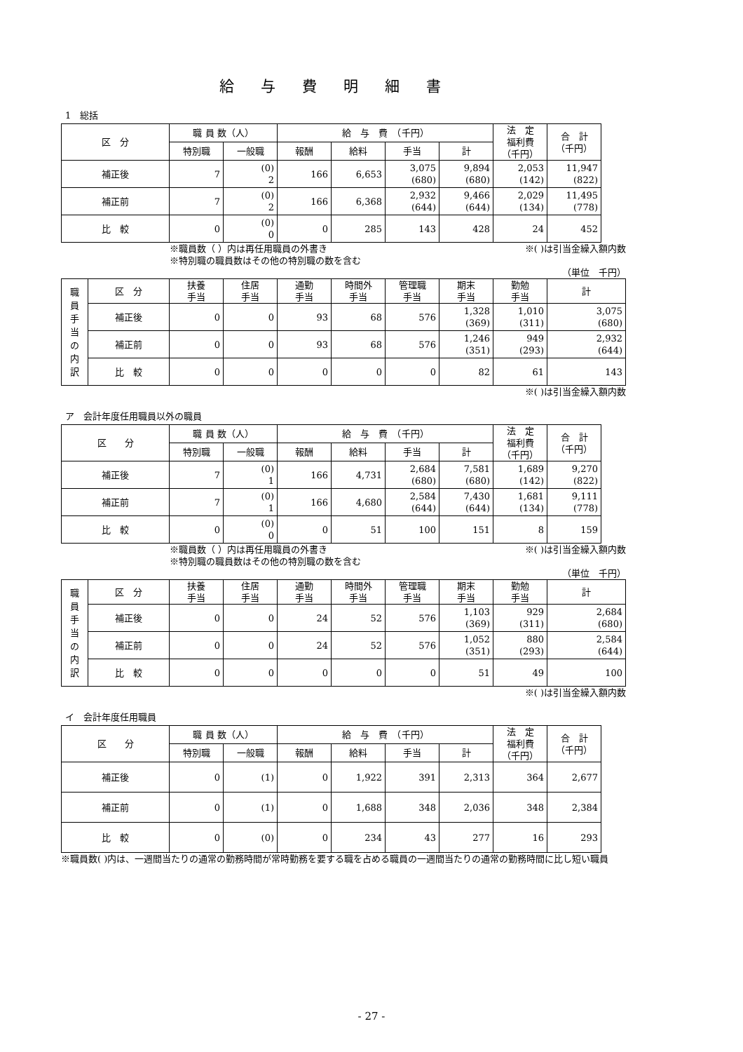給与費明細書
1　総括
| 区 分 | 職 員 数（人） | | 給 与 費 （千円） | | | | 法 定 福利費 （千円） | 合 計 （千円） |
| --- | --- | --- | --- | --- | --- | --- | --- | --- |
| | 特別職 | 一般職 | 報酬 | 給料 | 手当 | 計 | | |
| 補正後 | 7 | (0) 2 | 166 | 6,653 | 3,075 (680) | 9,894 (680) | 2,053 (142) | 11,947 (822) |
| 補正前 | 7 | (0) 2 | 166 | 6,368 | 2,932 (644) | 9,466 (644) | 2,029 (134) | 11,495 (778) |
| 比 較 | 0 | (0) 0 | 0 | 285 | 143 | 428 | 24 | 452 |
※職員数（ ）内は再任用職員の外書き ※( )は引当金繰入額内数
※特別職の職員数はその他の特別職の数を含む
（単位　千円）
| 職員手当の内訳 | 区 分 | 扶養 手当 | 住居 手当 | 通勤 手当 | 時間外 手当 | 管理職 手当 | 期末 手当 | 勤勉 手当 | 計 |
| --- | --- | --- | --- | --- | --- | --- | --- | --- | --- |
| | 補正後 | 0 | 0 | 93 | 68 | 576 | 1,328 (369) | 1,010 (311) | 3,075 (680) |
| | 補正前 | 0 | 0 | 93 | 68 | 576 | 1,246 (351) | 949 (293) | 2,932 (644) |
| | 比 較 | 0 | 0 | 0 | 0 | 0 | 82 | 61 | 143 |
※( )は引当金繰入額内数
ア　会計年度任用職員以外の職員
| 区 分 | 職 員 数（人） | | 給 与 費 （千円） | | | | 法 定 福利費 （千円） | 合 計 （千円） |
| --- | --- | --- | --- | --- | --- | --- | --- | --- |
| | 特別職 | 一般職 | 報酬 | 給料 | 手当 | 計 | | |
| 補正後 | 7 | (0) 1 | 166 | 4,731 | 2,684 (680) | 7,581 (680) | 1,689 (142) | 9,270 (822) |
| 補正前 | 7 | (0) 1 | 166 | 4,680 | 2,584 (644) | 7,430 (644) | 1,681 (134) | 9,111 (778) |
| 比 較 | 0 | (0) 0 | 0 | 51 | 100 | 151 | 8 | 159 |
※職員数（ ）内は再任用職員の外書き ※( )は引当金繰入額内数
※特別職の職員数はその他の特別職の数を含む
（単位　千円）
| 職員手当の内訳 | 区 分 | 扶養 手当 | 住居 手当 | 通勤 手当 | 時間外 手当 | 管理職 手当 | 期末 手当 | 勤勉 手当 | 計 |
| --- | --- | --- | --- | --- | --- | --- | --- | --- | --- |
| | 補正後 | 0 | 0 | 24 | 52 | 576 | 1,103 (369) | 929 (311) | 2,684 (680) |
| | 補正前 | 0 | 0 | 24 | 52 | 576 | 1,052 (351) | 880 (293) | 2,584 (644) |
| | 比 較 | 0 | 0 | 0 | 0 | 0 | 51 | 49 | 100 |
※( )は引当金繰入額内数
イ　会計年度任用職員
| 区 分 | 職 員 数（人） | | 給 与 費 （千円） | | | | 法 定 福利費 （千円） | 合 計 （千円） |
| --- | --- | --- | --- | --- | --- | --- | --- | --- |
| | 特別職 | 一般職 | 報酬 | 給料 | 手当 | 計 | | |
| 補正後 | 0 | (1) | 0 | 1,922 | 391 | 2,313 | 364 | 2,677 |
| 補正前 | 0 | (1) | 0 | 1,688 | 348 | 2,036 | 348 | 2,384 |
| 比 較 | 0 | (0) | 0 | 234 | 43 | 277 | 16 | 293 |
※職員数( )内は、一週間当たりの通常の勤務時間が常時勤務を要する職を占める職員の一週間当たりの通常の勤務時間に比し短い職員
- 27 -